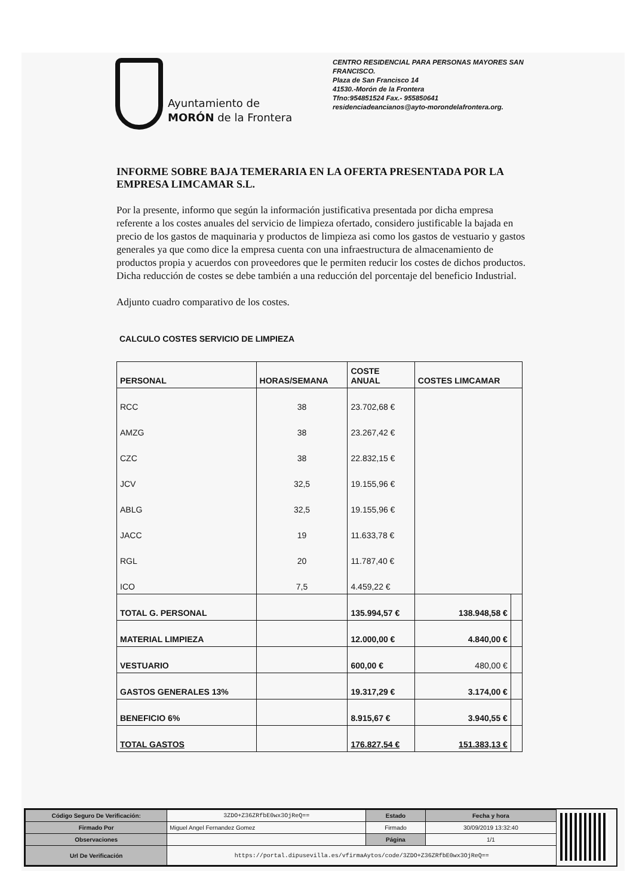Ayuntamiento de
MORÓN de la Frontera
CENTRO RESIDENCIAL PARA PERSONAS MAYORES SAN FRANCISCO.
Plaza de San Francisco 14
41530.-Morón de la Frontera
Tfno:954851524 Fax.- 955850641
residenciadeancianos@ayto-morondelafrontera.org.
INFORME SOBRE BAJA TEMERARIA EN LA OFERTA PRESENTADA POR LA EMPRESA LIMCAMAR S.L.
Por la presente, informo que según la información justificativa presentada por dicha empresa referente a los costes anuales del servicio de limpieza ofertado, considero justificable la bajada en precio de los gastos de maquinaria y productos de limpieza asi como los gastos de vestuario y gastos generales ya que como dice la empresa cuenta con una infraestructura de almacenamiento de productos propia y acuerdos con proveedores que le permiten reducir los costes de dichos productos.
Dicha reducción de costes se debe también a una reducción del porcentaje del beneficio Industrial.
Adjunto cuadro comparativo de los costes.
CALCULO COSTES SERVICIO DE LIMPIEZA
| PERSONAL | HORAS/SEMANA | COSTE ANUAL | COSTES LIMCAMAR | |
| --- | --- | --- | --- | --- |
| RCC | 38 | 23.702,68 € | | |
| AMZG | 38 | 23.267,42 € | | |
| CZC | 38 | 22.832,15 € | | |
| JCV | 32,5 | 19.155,96 € | | |
| ABLG | 32,5 | 19.155,96 € | | |
| JACC | 19 | 11.633,78 € | | |
| RGL | 20 | 11.787,40 € | | |
| ICO | 7,5 | 4.459,22 € | | |
| TOTAL G. PERSONAL | | 135.994,57 € | 138.948,58 € | |
| MATERIAL LIMPIEZA | | 12.000,00 € | 4.840,00 € | |
| VESTUARIO | | 600,00 € | 480,00 € | |
| GASTOS GENERALES 13% | | 19.317,29 € | 3.174,00 € | |
| BENEFICIO 6% | | 8.915,67 € | 3.940,55 € | |
| TOTAL GASTOS | | 176.827,54 € | 151.383,13 € | |
| Código Seguro De Verificación: | 3ZDO+Z36ZRfbE0wx3OjReQ== | Estado | Fecha y hora |
| Firmado Por | Miguel Angel Fernandez Gomez | Firmado | 30/09/2019 13:32:40 |
| Observaciones | | Página | 1/1 |
| Url De Verificación | https://portal.dipusevilla.es/vfirmaAytos/code/3ZDO+Z36ZRfbE0wx3OjReQ== | | |